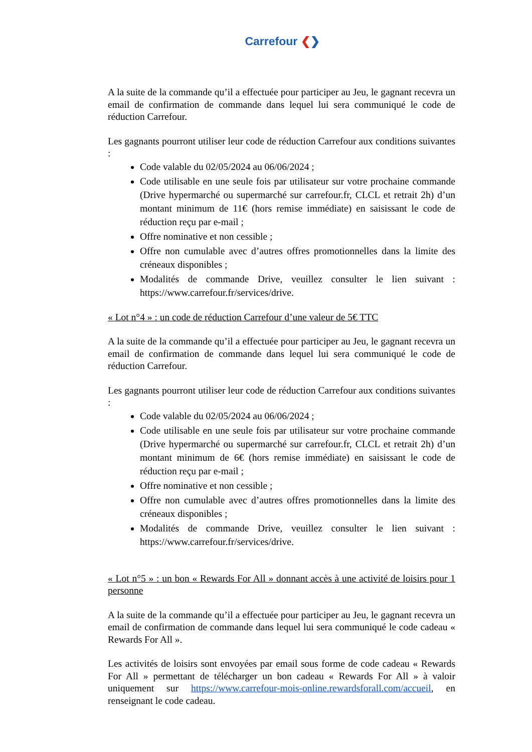Carrefour ❮❯
A la suite de la commande qu’il a effectuée pour participer au Jeu, le gagnant recevra un email de confirmation de commande dans lequel lui sera communiqué le code de réduction Carrefour.
Les gagnants pourront utiliser leur code de réduction Carrefour aux conditions suivantes :
Code valable du 02/05/2024 au 06/06/2024 ;
Code utilisable en une seule fois par utilisateur sur votre prochaine commande (Drive hypermarché ou supermarché sur carrefour.fr, CLCL et retrait 2h) d’un montant minimum de 11€ (hors remise immédiate) en saisissant le code de réduction reçu par e-mail ;
Offre nominative et non cessible ;
Offre non cumulable avec d’autres offres promotionnelles dans la limite des créneaux disponibles ;
Modalités de commande Drive, veuillez consulter le lien suivant : https://www.carrefour.fr/services/drive.
« Lot n°4 » : un code de réduction Carrefour d’une valeur de 5€ TTC
A la suite de la commande qu’il a effectuée pour participer au Jeu, le gagnant recevra un email de confirmation de commande dans lequel lui sera communiqué le code de réduction Carrefour.
Les gagnants pourront utiliser leur code de réduction Carrefour aux conditions suivantes :
Code valable du 02/05/2024 au 06/06/2024 ;
Code utilisable en une seule fois par utilisateur sur votre prochaine commande (Drive hypermarché ou supermarché sur carrefour.fr, CLCL et retrait 2h) d’un montant minimum de 6€ (hors remise immédiate) en saisissant le code de réduction reçu par e-mail ;
Offre nominative et non cessible ;
Offre non cumulable avec d’autres offres promotionnelles dans la limite des créneaux disponibles ;
Modalités de commande Drive, veuillez consulter le lien suivant : https://www.carrefour.fr/services/drive.
« Lot n°5 » : un bon « Rewards For All » donnant accès à une activité de loisirs pour 1 personne
A la suite de la commande qu’il a effectuée pour participer au Jeu, le gagnant recevra un email de confirmation de commande dans lequel lui sera communiqué le code cadeau « Rewards For All ».
Les activités de loisirs sont envoyées par email sous forme de code cadeau « Rewards For All » permettant de télécharger un bon cadeau « Rewards For All » à valoir uniquement sur https://www.carrefour-mois-online.rewardsforall.com/accueil, en renseignant le code cadeau.